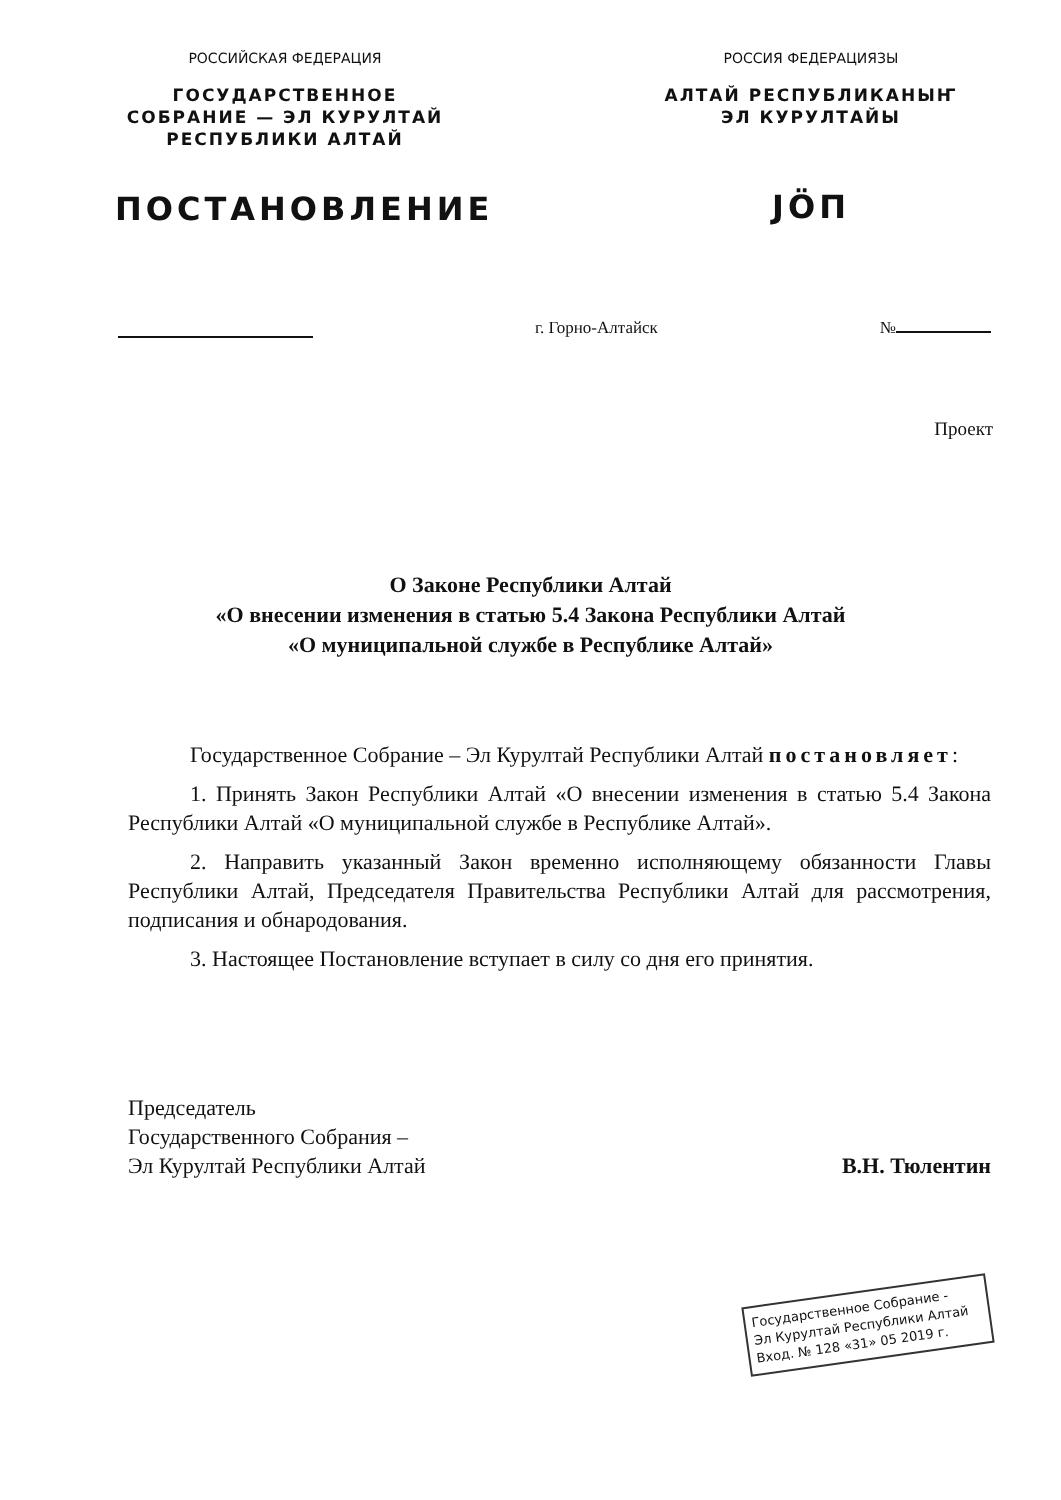РОССИЙСКАЯ ФЕДЕРАЦИЯ
ГОСУДАРСТВЕННОЕ
СОБРАНИЕ — ЭЛ КУРУЛТАЙ
РЕСПУБЛИКИ АЛТАЙ
ПОСТАНОВЛЕНИЕ
РОССИЯ ФЕДЕРАЦИЯЗЫ
АЛТАЙ РЕСПУБЛИКАНЫҤ
ЭЛ КУРУЛТАЙЫ
JӦП
г. Горно-Алтайск №
Проект
О Законе Республики Алтай
«О внесении изменения в статью 5.4 Закона Республики Алтай
«О муниципальной службе в Республике Алтай»
Государственное Собрание – Эл Курултай Республики Алтай постановляет:
1. Принять Закон Республики Алтай «О внесении изменения в статью 5.4 Закона Республики Алтай «О муниципальной службе в Республике Алтай».
2. Направить указанный Закон временно исполняющему обязанности Главы Республики Алтай, Председателя Правительства Республики Алтай для рассмотрения, подписания и обнародования.
3. Настоящее Постановление вступает в силу со дня его принятия.
Председатель
Государственного Собрания –
Эл Курултай Республики Алтай
В.Н. Тюлентин
Государственное Собрание -
Эл Курултай Республики Алтай
Вход. № 128 «31» 05 2019 г.